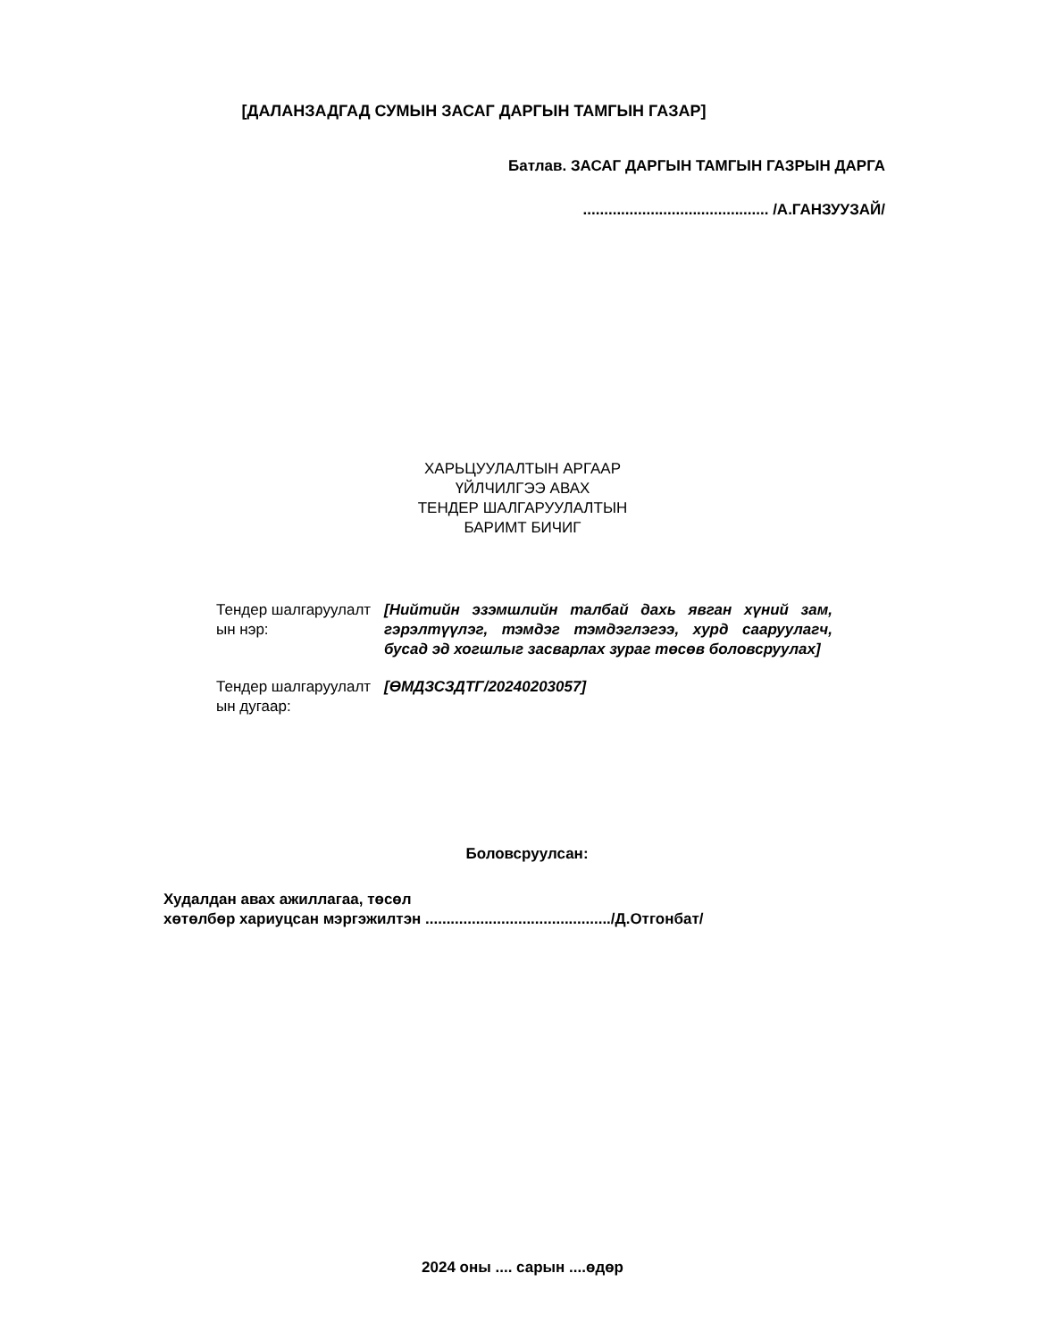[ДАЛАНЗАДГАД СУМЫН ЗАСАГ ДАРГЫН ТАМГЫН ГАЗАР]
Батлав. ЗАСАГ ДАРГЫН ТАМГЫН ГАЗРЫН ДАРГА
............................................ /А.ГАНЗУУЗАЙ/
ХАРЬЦУУЛАЛТЫН АРГААР
ҮЙЛЧИЛГЭЭ АВАХ
ТЕНДЕР ШАЛГАРУУЛАЛТЫН
БАРИМТ БИЧИГ
| Тендер шалгаруулалт ын нэр: | [Нийтийн эзэмшлийн талбай дахь явган хүний зам, гэрэлтүүлэг, тэмдэг тэмдэглэгээ, хурд сааруулагч, бусад эд хогшлыг засварлах зураг төсөв боловсруулах] |
| Тендер шалгаруулалт ын дугаар: | [ӨМДЗСЗДТГ/20240203057] |
Боловсруулсан:
Худалдан авах ажиллагаа, төсөл
хөтөлбөр хариуцсан мэргэжилтэн ............................................/Д.Отгонбат/
2024 оны .... сарын ....өдөр